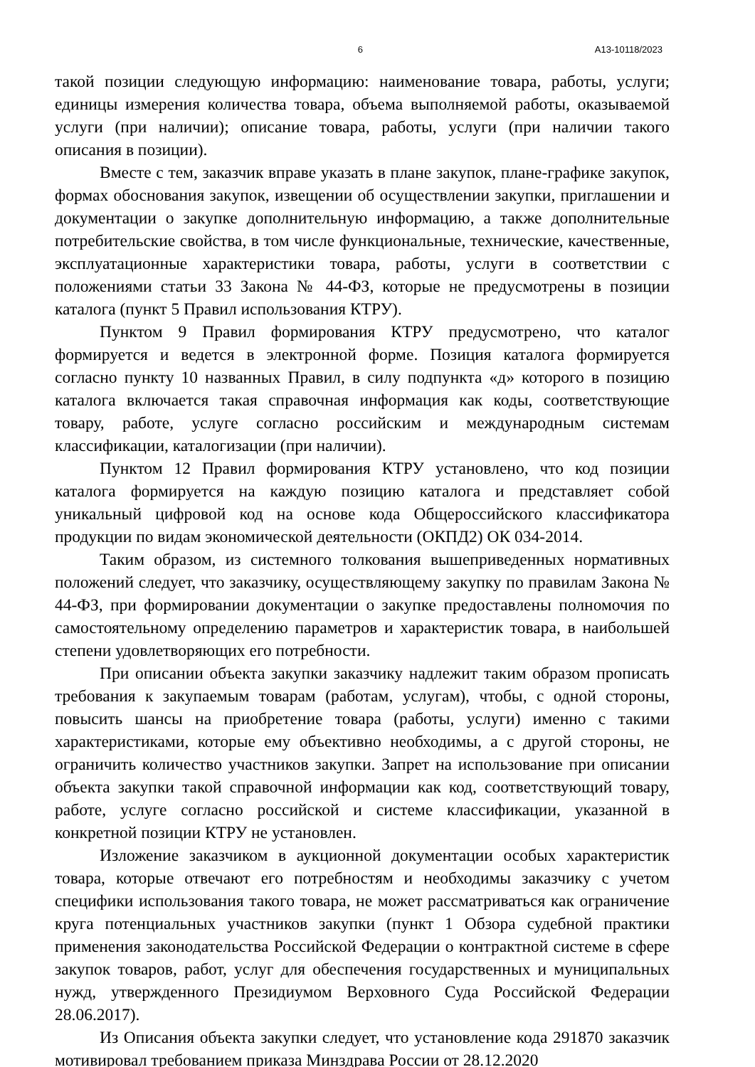6 А13-10118/2023
такой позиции следующую информацию: наименование товара, работы, услуги; единицы измерения количества товара, объема выполняемой работы, оказываемой услуги (при наличии); описание товара, работы, услуги (при наличии такого описания в позиции).
Вместе с тем, заказчик вправе указать в плане закупок, плане-графике закупок, формах обоснования закупок, извещении об осуществлении закупки, приглашении и документации о закупке дополнительную информацию, а также дополнительные потребительские свойства, в том числе функциональные, технические, качественные, эксплуатационные характеристики товара, работы, услуги в соответствии с положениями статьи 33 Закона № 44-ФЗ, которые не предусмотрены в позиции каталога (пункт 5 Правил использования КТРУ).
Пунктом 9 Правил формирования КТРУ предусмотрено, что каталог формируется и ведется в электронной форме. Позиция каталога формируется согласно пункту 10 названных Правил, в силу подпункта «д» которого в позицию каталога включается такая справочная информация как коды, соответствующие товару, работе, услуге согласно российским и международным системам классификации, каталогизации (при наличии).
Пунктом 12 Правил формирования КТРУ установлено, что код позиции каталога формируется на каждую позицию каталога и представляет собой уникальный цифровой код на основе кода Общероссийского классификатора продукции по видам экономической деятельности (ОКПД2) ОК 034-2014.
Таким образом, из системного толкования вышеприведенных нормативных положений следует, что заказчику, осуществляющему закупку по правилам Закона № 44-ФЗ, при формировании документации о закупке предоставлены полномочия по самостоятельному определению параметров и характеристик товара, в наибольшей степени удовлетворяющих его потребности.
При описании объекта закупки заказчику надлежит таким образом прописать требования к закупаемым товарам (работам, услугам), чтобы, с одной стороны, повысить шансы на приобретение товара (работы, услуги) именно с такими характеристиками, которые ему объективно необходимы, а с другой стороны, не ограничить количество участников закупки. Запрет на использование при описании объекта закупки такой справочной информации как код, соответствующий товару, работе, услуге согласно российской и системе классификации, указанной в конкретной позиции КТРУ не установлен.
Изложение заказчиком в аукционной документации особых характеристик товара, которые отвечают его потребностям и необходимы заказчику с учетом специфики использования такого товара, не может рассматриваться как ограничение круга потенциальных участников закупки (пункт 1 Обзора судебной практики применения законодательства Российской Федерации о контрактной системе в сфере закупок товаров, работ, услуг для обеспечения государственных и муниципальных нужд, утвержденного Президиумом Верховного Суда Российской Федерации 28.06.2017).
Из Описания объекта закупки следует, что установление кода 291870 заказчик мотивировал требованием приказа Минздрава России от 28.12.2020